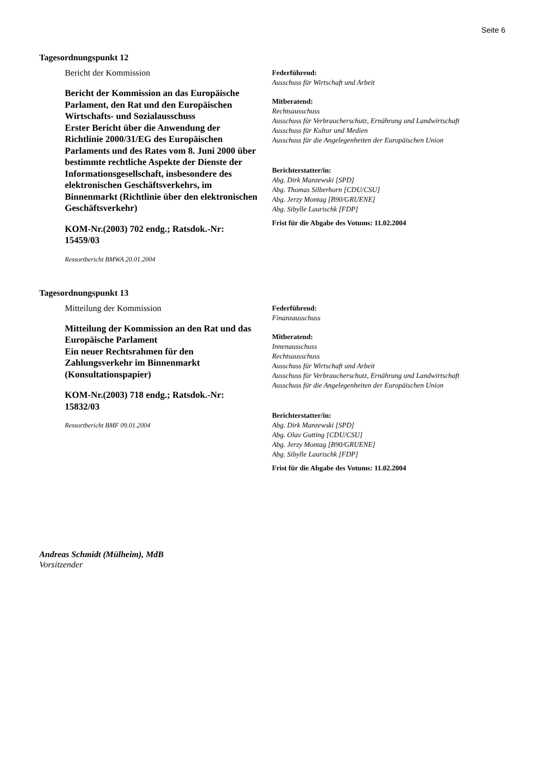Seite 6
Tagesordnungspunkt 12
Bericht der Kommission
Bericht der Kommission an das Europäische Parlament, den Rat und den Europäischen Wirtschafts- und Sozialausschuss
Erster Bericht über die Anwendung der Richtlinie 2000/31/EG des Europäischen Parlaments und des Rates vom 8. Juni 2000 über bestimmte rechtliche Aspekte der Dienste der Informationsgesellschaft, insbesondere des elektronischen Geschäftsverkehrs, im Binnenmarkt (Richtlinie über den elektronischen Geschäftsverkehr)
KOM-Nr.(2003) 702 endg.; Ratsdok.-Nr: 15459/03
Ressortbericht BMWA 20.01.2004
Federführend:
Ausschuss für Wirtschaft und Arbeit
Mitberatend:
Rechtsausschuss
Ausschuss für Verbraucherschutz, Ernährung und Landwirtschaft
Ausschuss für Kultur und Medien
Ausschuss für die Angelegenheiten der Europäischen Union
Berichterstatter/in:
Abg. Dirk Manzewski [SPD]
Abg. Thomas Silberhorn [CDU/CSU]
Abg. Jerzy Montag [B90/GRUENE]
Abg. Sibylle Laurischk [FDP]
Frist für die Abgabe des Votums: 11.02.2004
Tagesordnungspunkt 13
Mitteilung der Kommission
Mitteilung der Kommission an den Rat und das Europäische Parlament
Ein neuer Rechtsrahmen für den Zahlungsverkehr im Binnenmarkt (Konsultationspapier)
KOM-Nr.(2003) 718 endg.; Ratsdok.-Nr: 15832/03
Ressortbericht BMF 09.01.2004
Federführend:
Finanzausschuss
Mitberatend:
Innenausschuss
Rechtsausschuss
Ausschuss für Wirtschaft und Arbeit
Ausschuss für Verbraucherschutz, Ernährung und Landwirtschaft
Ausschuss für die Angelegenheiten der Europäischen Union
Berichterstatter/in:
Abg. Dirk Manzewski [SPD]
Abg. Olav Gutting [CDU/CSU]
Abg. Jerzy Montag [B90/GRUENE]
Abg. Sibylle Laurischk [FDP]
Frist für die Abgabe des Votums: 11.02.2004
Andreas Schmidt (Mülheim), MdB
Vorsitzender